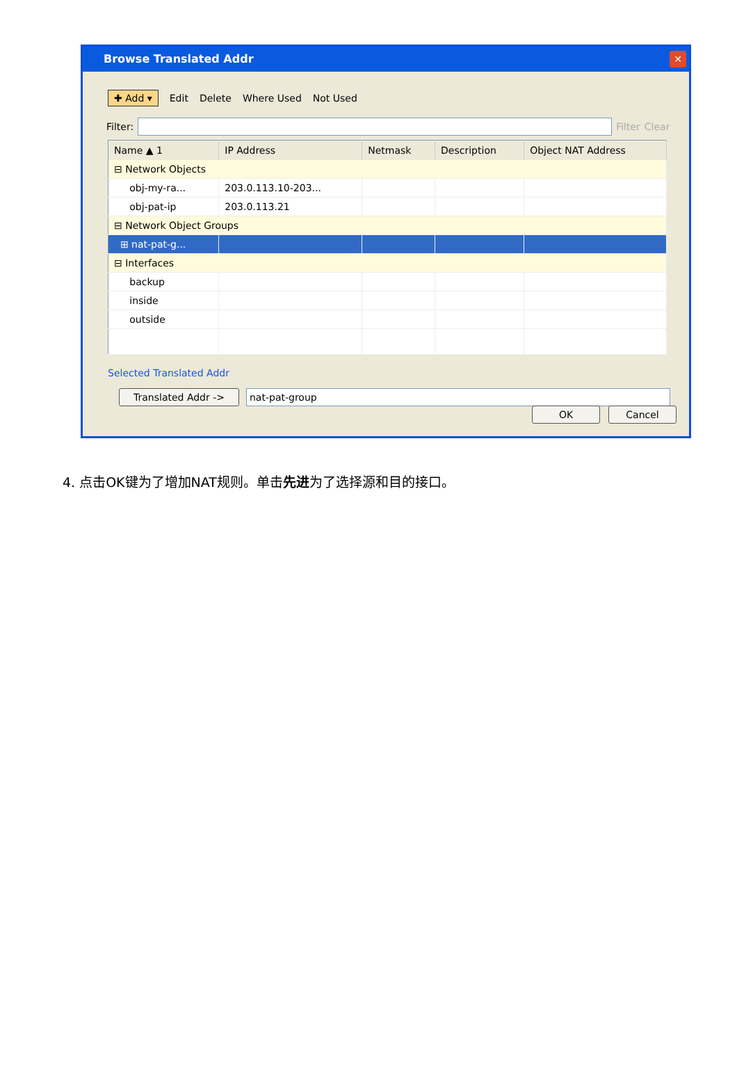Browse Translated Addr
✕
✚ Add ▾ Edit Delete Where Used Not Used
Filter:
Filter Clear
| Name ▲ 1 | IP Address | Netmask | Description | Object NAT Address |
| --- | --- | --- | --- | --- |
| ⊟ Network Objects | | | | |
| obj-my-ra... | 203.0.113.10-203... | | | |
| obj-pat-ip | 203.0.113.21 | | | |
| ⊟ Network Object Groups | | | | |
| ⊞ nat-pat-g... | | | | |
| ⊟ Interfaces | | | | |
| backup | | | | |
| inside | | | | |
| outside | | | | |
Selected Translated Addr
Translated Addr -> nat-pat-group
OK Cancel
4. 点击OK键为了增加NAT规则。单击先进为了选择源和目的接口。